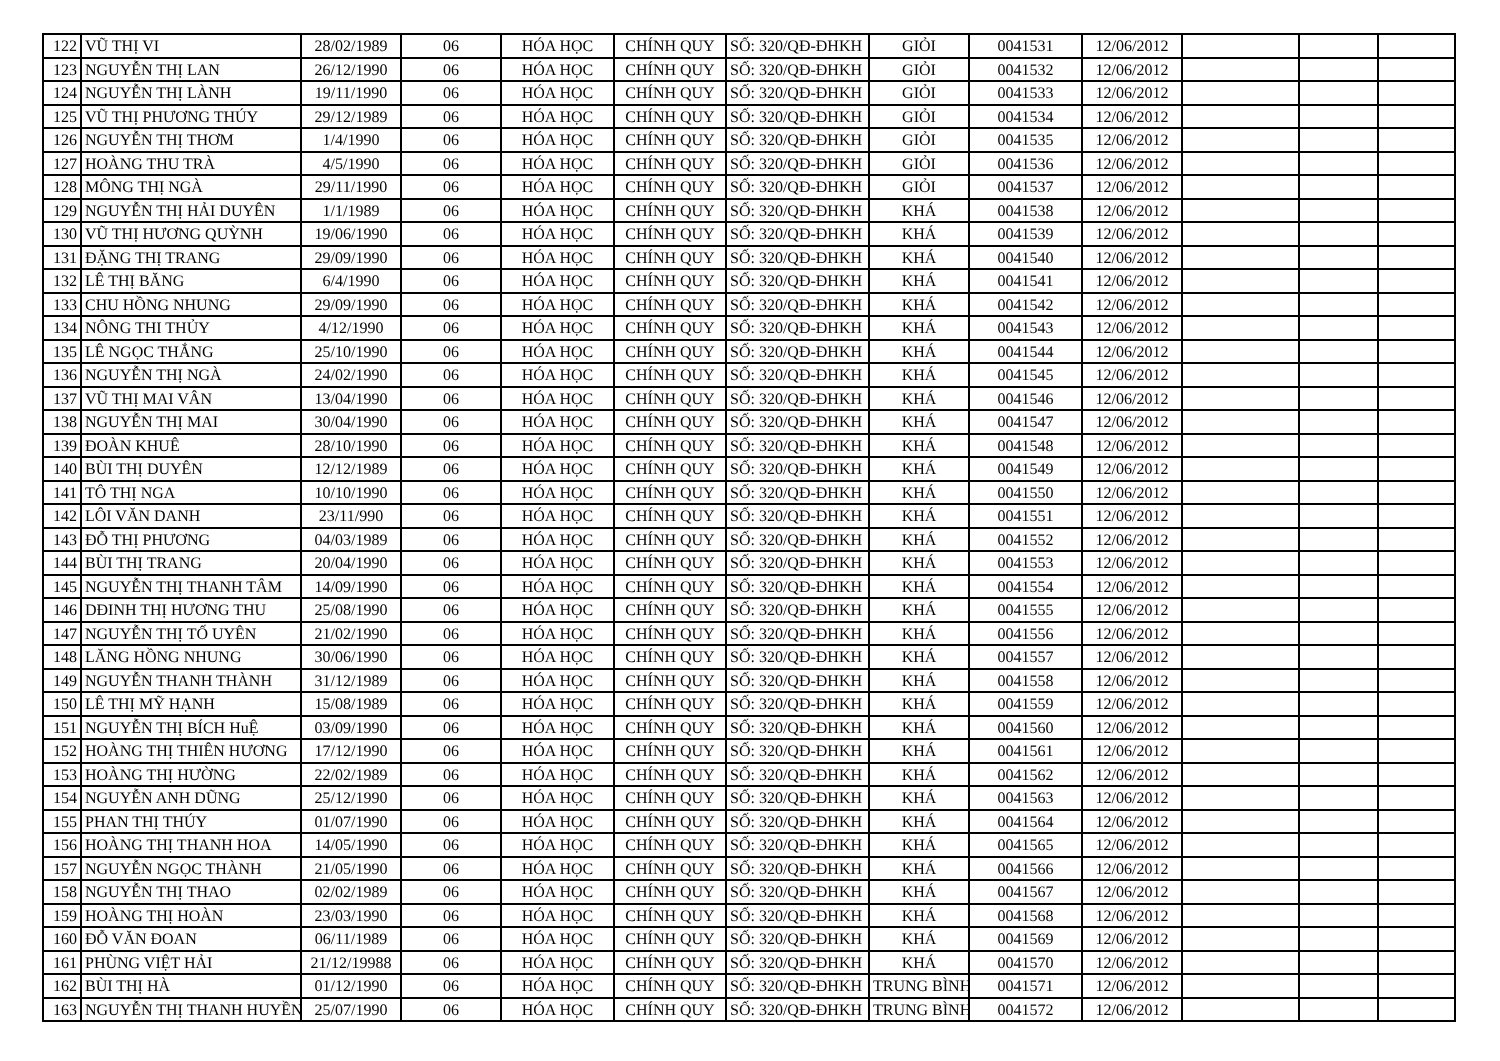| 122 | VŨ THỊ VI | 28/02/1989 | 06 | HÓA HỌC | CHÍNH QUY | SỐ: 320/QĐ-ĐHKH | GIỎI | 0041531 | 12/06/2012 | | | |
| 123 | NGUYỄN THỊ LAN | 26/12/1990 | 06 | HÓA HỌC | CHÍNH QUY | SỐ: 320/QĐ-ĐHKH | GIỎI | 0041532 | 12/06/2012 | | | |
| 124 | NGUYỄN THỊ LÀNH | 19/11/1990 | 06 | HÓA HỌC | CHÍNH QUY | SỐ: 320/QĐ-ĐHKH | GIỎI | 0041533 | 12/06/2012 | | | |
| 125 | VŨ THỊ PHƯƠNG THÚY | 29/12/1989 | 06 | HÓA HỌC | CHÍNH QUY | SỐ: 320/QĐ-ĐHKH | GIỎI | 0041534 | 12/06/2012 | | | |
| 126 | NGUYỄN THỊ THƠM | 1/4/1990 | 06 | HÓA HỌC | CHÍNH QUY | SỐ: 320/QĐ-ĐHKH | GIỎI | 0041535 | 12/06/2012 | | | |
| 127 | HOÀNG THU TRÀ | 4/5/1990 | 06 | HÓA HỌC | CHÍNH QUY | SỐ: 320/QĐ-ĐHKH | GIỎI | 0041536 | 12/06/2012 | | | |
| 128 | MÔNG THỊ NGÀ | 29/11/1990 | 06 | HÓA HỌC | CHÍNH QUY | SỐ: 320/QĐ-ĐHKH | GIỎI | 0041537 | 12/06/2012 | | | |
| 129 | NGUYỄN THỊ HẢI DUYÊN | 1/1/1989 | 06 | HÓA HỌC | CHÍNH QUY | SỐ: 320/QĐ-ĐHKH | KHÁ | 0041538 | 12/06/2012 | | | |
| 130 | VŨ THỊ HƯƠNG QUỲNH | 19/06/1990 | 06 | HÓA HỌC | CHÍNH QUY | SỐ: 320/QĐ-ĐHKH | KHÁ | 0041539 | 12/06/2012 | | | |
| 131 | ĐẶNG THỊ TRANG | 29/09/1990 | 06 | HÓA HỌC | CHÍNH QUY | SỐ: 320/QĐ-ĐHKH | KHÁ | 0041540 | 12/06/2012 | | | |
| 132 | LÊ THỊ BĂNG | 6/4/1990 | 06 | HÓA HỌC | CHÍNH QUY | SỐ: 320/QĐ-ĐHKH | KHÁ | 0041541 | 12/06/2012 | | | |
| 133 | CHU HỒNG NHUNG | 29/09/1990 | 06 | HÓA HỌC | CHÍNH QUY | SỐ: 320/QĐ-ĐHKH | KHÁ | 0041542 | 12/06/2012 | | | |
| 134 | NÔNG THI THỦY | 4/12/1990 | 06 | HÓA HỌC | CHÍNH QUY | SỐ: 320/QĐ-ĐHKH | KHÁ | 0041543 | 12/06/2012 | | | |
| 135 | LÊ NGỌC THẮNG | 25/10/1990 | 06 | HÓA HỌC | CHÍNH QUY | SỐ: 320/QĐ-ĐHKH | KHÁ | 0041544 | 12/06/2012 | | | |
| 136 | NGUYỄN THỊ NGÀ | 24/02/1990 | 06 | HÓA HỌC | CHÍNH QUY | SỐ: 320/QĐ-ĐHKH | KHÁ | 0041545 | 12/06/2012 | | | |
| 137 | VŨ THỊ MAI VÂN | 13/04/1990 | 06 | HÓA HỌC | CHÍNH QUY | SỐ: 320/QĐ-ĐHKH | KHÁ | 0041546 | 12/06/2012 | | | |
| 138 | NGUYỄN THỊ MAI | 30/04/1990 | 06 | HÓA HỌC | CHÍNH QUY | SỐ: 320/QĐ-ĐHKH | KHÁ | 0041547 | 12/06/2012 | | | |
| 139 | ĐOÀN KHUÊ | 28/10/1990 | 06 | HÓA HỌC | CHÍNH QUY | SỐ: 320/QĐ-ĐHKH | KHÁ | 0041548 | 12/06/2012 | | | |
| 140 | BÙI THỊ DUYÊN | 12/12/1989 | 06 | HÓA HỌC | CHÍNH QUY | SỐ: 320/QĐ-ĐHKH | KHÁ | 0041549 | 12/06/2012 | | | |
| 141 | TÔ THỊ NGA | 10/10/1990 | 06 | HÓA HỌC | CHÍNH QUY | SỐ: 320/QĐ-ĐHKH | KHÁ | 0041550 | 12/06/2012 | | | |
| 142 | LÔI VĂN DANH | 23/11/990 | 06 | HÓA HỌC | CHÍNH QUY | SỐ: 320/QĐ-ĐHKH | KHÁ | 0041551 | 12/06/2012 | | | |
| 143 | ĐỖ THỊ PHƯƠNG | 04/03/1989 | 06 | HÓA HỌC | CHÍNH QUY | SỐ: 320/QĐ-ĐHKH | KHÁ | 0041552 | 12/06/2012 | | | |
| 144 | BÙI THỊ TRANG | 20/04/1990 | 06 | HÓA HỌC | CHÍNH QUY | SỐ: 320/QĐ-ĐHKH | KHÁ | 0041553 | 12/06/2012 | | | |
| 145 | NGUYỄN THỊ THANH TÂM | 14/09/1990 | 06 | HÓA HỌC | CHÍNH QUY | SỐ: 320/QĐ-ĐHKH | KHÁ | 0041554 | 12/06/2012 | | | |
| 146 | DĐINH THỊ HƯƠNG THU | 25/08/1990 | 06 | HÓA HỌC | CHÍNH QUY | SỐ: 320/QĐ-ĐHKH | KHÁ | 0041555 | 12/06/2012 | | | |
| 147 | NGUYỄN THỊ TỐ UYÊN | 21/02/1990 | 06 | HÓA HỌC | CHÍNH QUY | SỐ: 320/QĐ-ĐHKH | KHÁ | 0041556 | 12/06/2012 | | | |
| 148 | LĂNG HỒNG NHUNG | 30/06/1990 | 06 | HÓA HỌC | CHÍNH QUY | SỐ: 320/QĐ-ĐHKH | KHÁ | 0041557 | 12/06/2012 | | | |
| 149 | NGUYỄN THANH THÀNH | 31/12/1989 | 06 | HÓA HỌC | CHÍNH QUY | SỐ: 320/QĐ-ĐHKH | KHÁ | 0041558 | 12/06/2012 | | | |
| 150 | LÊ THỊ MỸ HẠNH | 15/08/1989 | 06 | HÓA HỌC | CHÍNH QUY | SỐ: 320/QĐ-ĐHKH | KHÁ | 0041559 | 12/06/2012 | | | |
| 151 | NGUYỄN THỊ BÍCH HuỆ | 03/09/1990 | 06 | HÓA HỌC | CHÍNH QUY | SỐ: 320/QĐ-ĐHKH | KHÁ | 0041560 | 12/06/2012 | | | |
| 152 | HOÀNG THỊ THIÊN HƯƠNG | 17/12/1990 | 06 | HÓA HỌC | CHÍNH QUY | SỐ: 320/QĐ-ĐHKH | KHÁ | 0041561 | 12/06/2012 | | | |
| 153 | HOÀNG THỊ HƯỜNG | 22/02/1989 | 06 | HÓA HỌC | CHÍNH QUY | SỐ: 320/QĐ-ĐHKH | KHÁ | 0041562 | 12/06/2012 | | | |
| 154 | NGUYỄN ANH DŨNG | 25/12/1990 | 06 | HÓA HỌC | CHÍNH QUY | SỐ: 320/QĐ-ĐHKH | KHÁ | 0041563 | 12/06/2012 | | | |
| 155 | PHAN THỊ THÚY | 01/07/1990 | 06 | HÓA HỌC | CHÍNH QUY | SỐ: 320/QĐ-ĐHKH | KHÁ | 0041564 | 12/06/2012 | | | |
| 156 | HOÀNG THỊ THANH HOA | 14/05/1990 | 06 | HÓA HỌC | CHÍNH QUY | SỐ: 320/QĐ-ĐHKH | KHÁ | 0041565 | 12/06/2012 | | | |
| 157 | NGUYỄN NGỌC THÀNH | 21/05/1990 | 06 | HÓA HỌC | CHÍNH QUY | SỐ: 320/QĐ-ĐHKH | KHÁ | 0041566 | 12/06/2012 | | | |
| 158 | NGUYỄN THỊ THAO | 02/02/1989 | 06 | HÓA HỌC | CHÍNH QUY | SỐ: 320/QĐ-ĐHKH | KHÁ | 0041567 | 12/06/2012 | | | |
| 159 | HOÀNG THỊ HOÀN | 23/03/1990 | 06 | HÓA HỌC | CHÍNH QUY | SỐ: 320/QĐ-ĐHKH | KHÁ | 0041568 | 12/06/2012 | | | |
| 160 | ĐỖ VĂN ĐOAN | 06/11/1989 | 06 | HÓA HỌC | CHÍNH QUY | SỐ: 320/QĐ-ĐHKH | KHÁ | 0041569 | 12/06/2012 | | | |
| 161 | PHÙNG VIỆT HẢI | 21/12/19988 | 06 | HÓA HỌC | CHÍNH QUY | SỐ: 320/QĐ-ĐHKH | KHÁ | 0041570 | 12/06/2012 | | | |
| 162 | BÙI THỊ HÀ | 01/12/1990 | 06 | HÓA HỌC | CHÍNH QUY | SỐ: 320/QĐ-ĐHKH | TRUNG BÌNH | 0041571 | 12/06/2012 | | | |
| 163 | NGUYỄN THỊ THANH HUYỀN | 25/07/1990 | 06 | HÓA HỌC | CHÍNH QUY | SỐ: 320/QĐ-ĐHKH | TRUNG BÌNH | 0041572 | 12/06/2012 | | | |